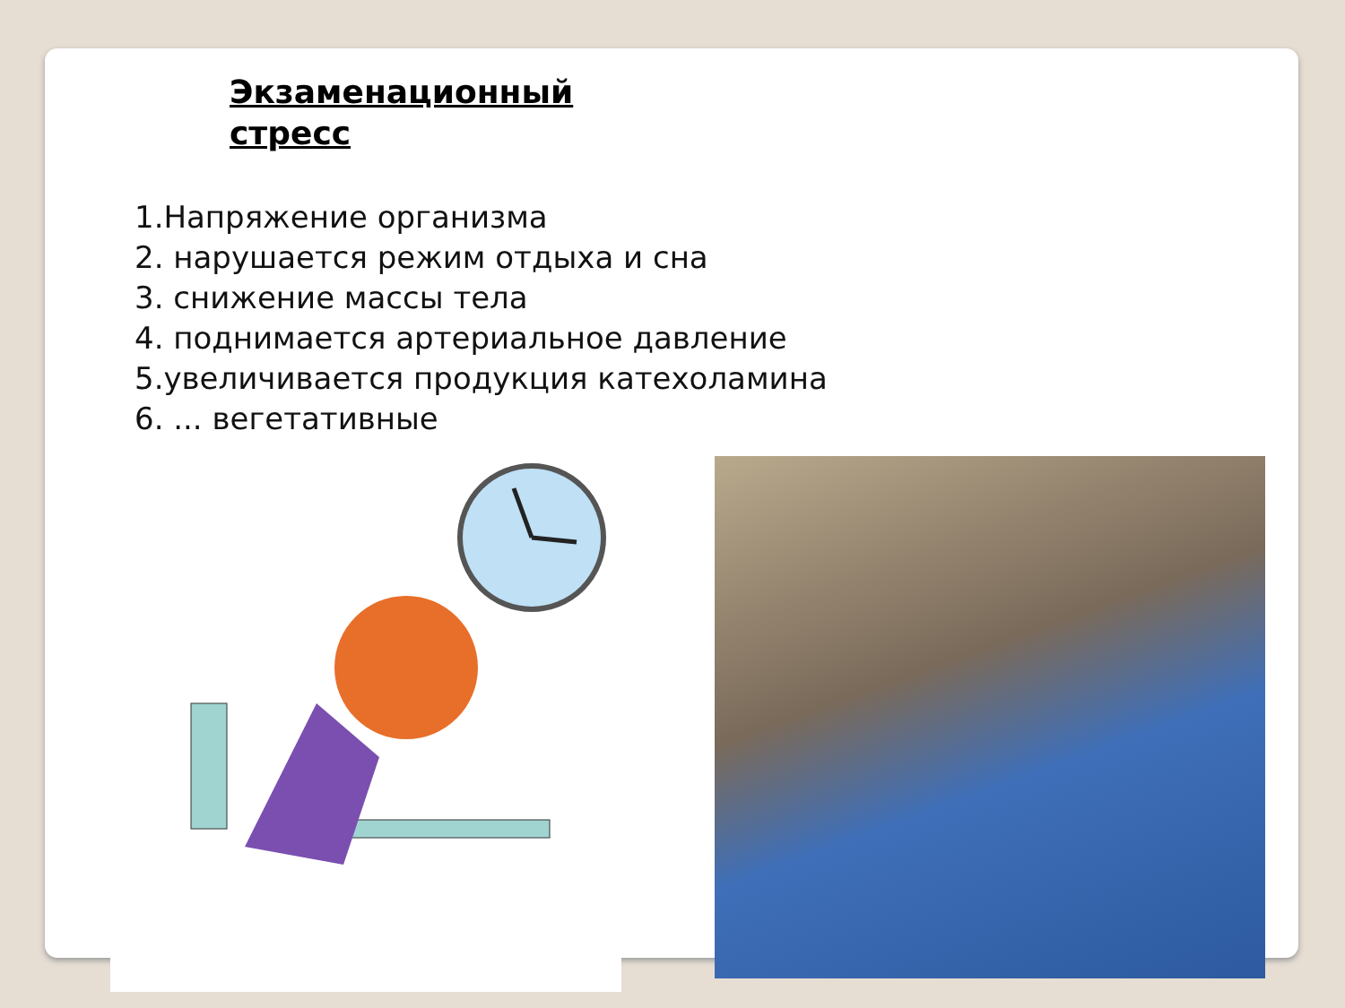Экзаменационный
стресс
1.Напряжение организма
2. нарушается режим отдыха и сна
3. снижение массы тела
4. поднимается артериальное давление
5.увеличивается продукция катехоламина
6. ... вегетативные